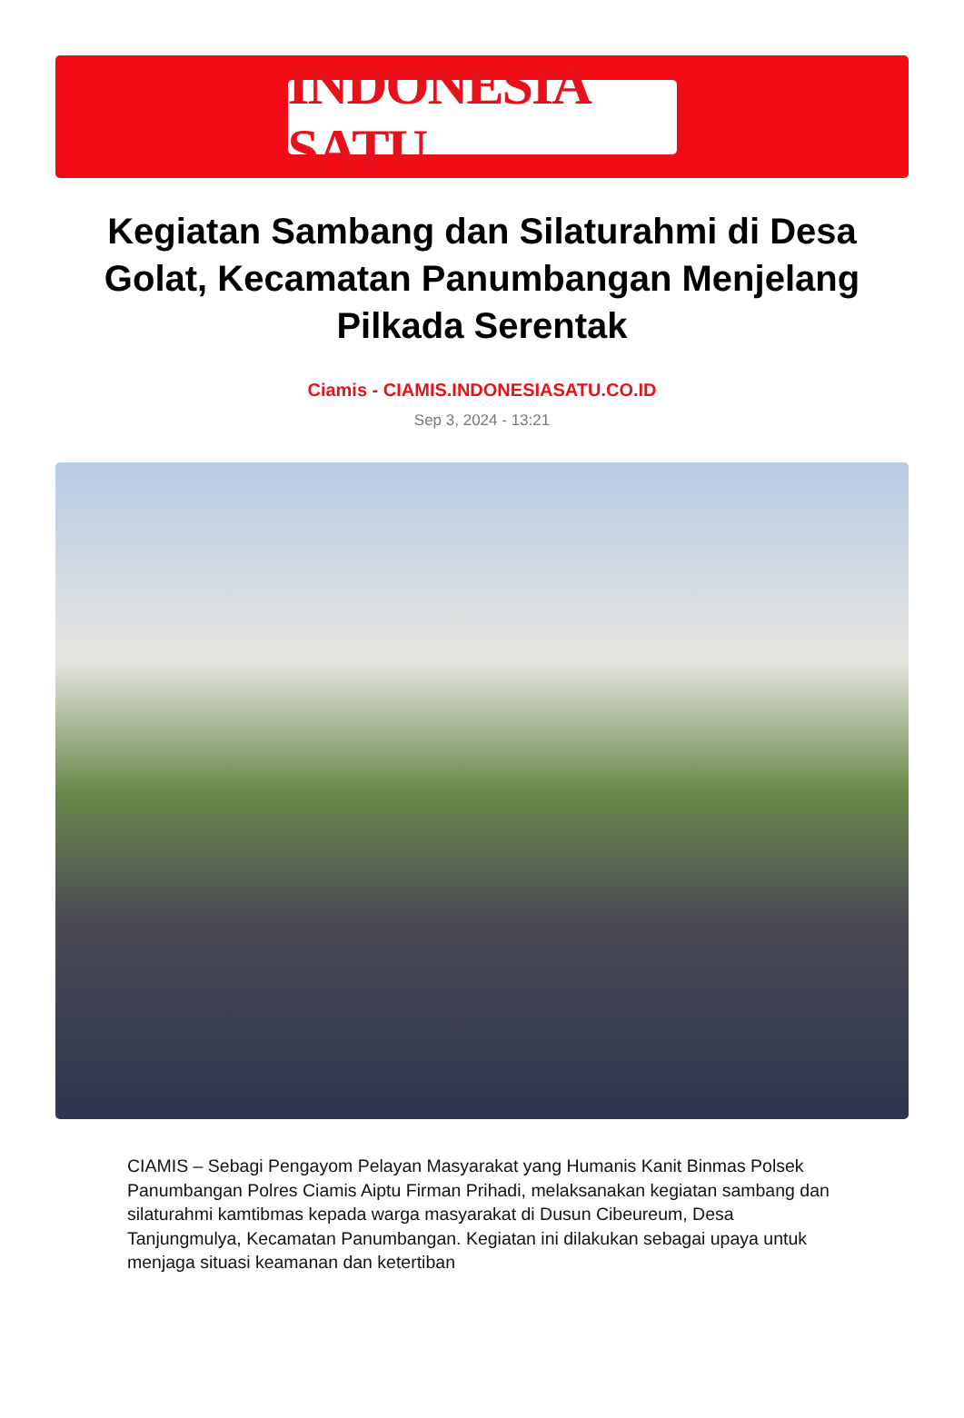INDONESIA SATU
Kegiatan Sambang dan Silaturahmi di Desa Golat, Kecamatan Panumbangan Menjelang Pilkada Serentak
Ciamis - CIAMIS.INDONESIASATU.CO.ID
Sep 3, 2024 - 13:21
CIAMIS – Sebagi Pengayom Pelayan Masyarakat yang Humanis Kanit Binmas Polsek Panumbangan Polres Ciamis Aiptu Firman Prihadi, melaksanakan kegiatan sambang dan silaturahmi kamtibmas kepada warga masyarakat di Dusun Cibeureum, Desa Tanjungmulya, Kecamatan Panumbangan. Kegiatan ini dilakukan sebagai upaya untuk menjaga situasi keamanan dan ketertiban